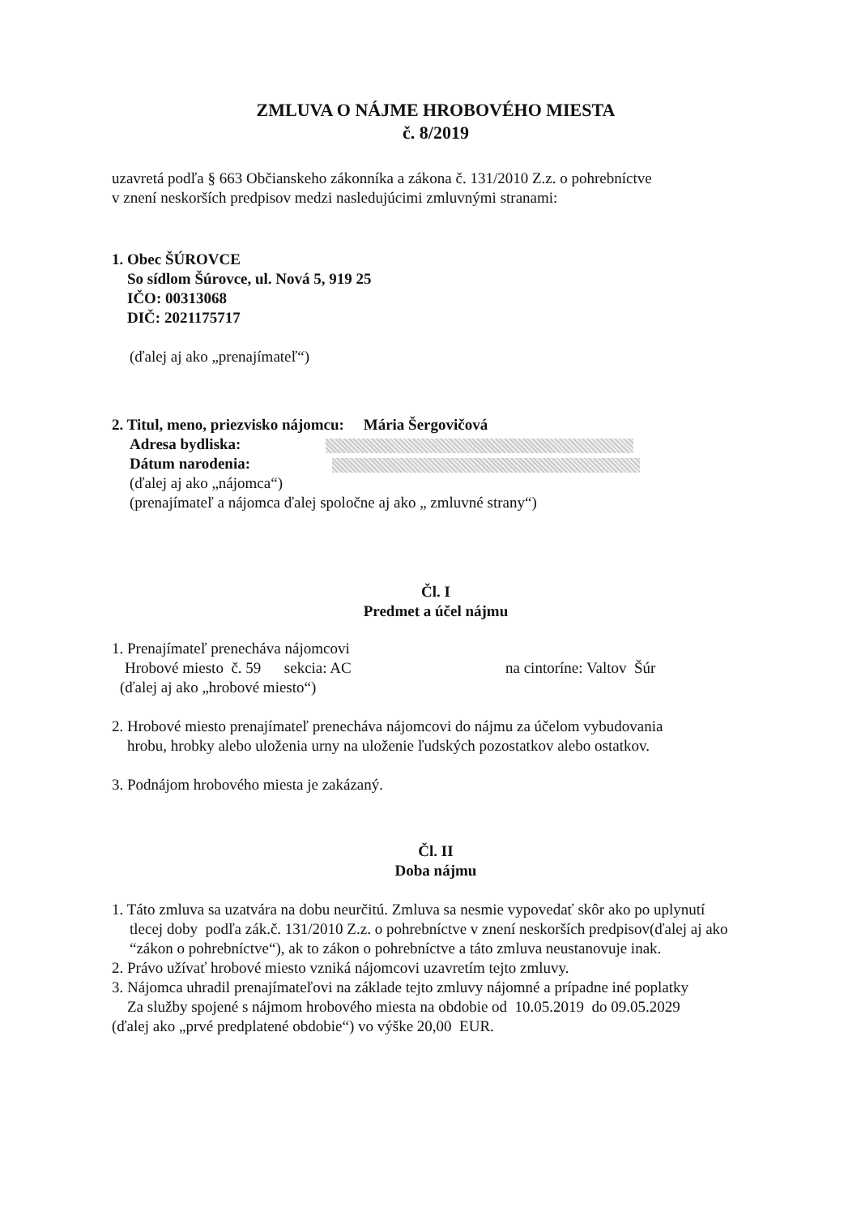ZMLUVA O NÁJME HROBOVÉHO MIESTA
č. 8/2019
uzavretá podľa § 663 Občianskeho zákonníka a zákona č. 131/2010 Z.z. o pohrebníctve
v znení neskorších predpisov medzi nasledujúcimi zmluvnými stranami:
1. Obec ŠÚROVCE
So sídlom Šúrovce, ul. Nová 5, 919 25
IČO: 00313068
DIČ: 2021175717
(ďalej aj ako „prenajímateľ“)
2. Titul, meno, priezvisko nájomcu: Mária Šergovičová
Adresa bydliska:
Dátum narodenia:
(ďalej aj ako „nájomca“)
(prenajímateľ a nájomca ďalej spoločne aj ako „ zmluvné strany“)
Čl. I
Predmet a účel nájmu
1. Prenajímateľ prenecháva nájomcovi
Hrobové miesto č. 59 sekcia: AC na cintoríne: Valtov Šúr
(ďalej aj ako „hrobové miesto“)
2. Hrobové miesto prenajímateľ prenecháva nájomcovi do nájmu za účelom vybudovania
hrobu, hrobky alebo uloženia urny na uloženie ľudských pozostatkov alebo ostatkov.
3. Podnájom hrobového miesta je zakázaný.
Čl. II
Doba nájmu
1. Táto zmluva sa uzatvára na dobu neurčitú. Zmluva sa nesmie vypovedať skôr ako po uplynutí
tlecej doby podľa zák.č. 131/2010 Z.z. o pohrebníctve v znení neskorších predpisov(ďalej aj ako “zákon o pohrebníctve“), ak to zákon o pohrebníctve a táto zmluva neustanovuje inak.
2. Právo užívať hrobové miesto vzniká nájomcovi uzavretím tejto zmluvy.
3. Nájomca uhradil prenajímateľovi na základe tejto zmluvy nájomné a prípadne iné poplatky
Za služby spojené s nájmom hrobového miesta na obdobie od 10.05.2019 do 09.05.2029
(ďalej ako „prvé predplatené obdobie“) vo výške 20,00 EUR.